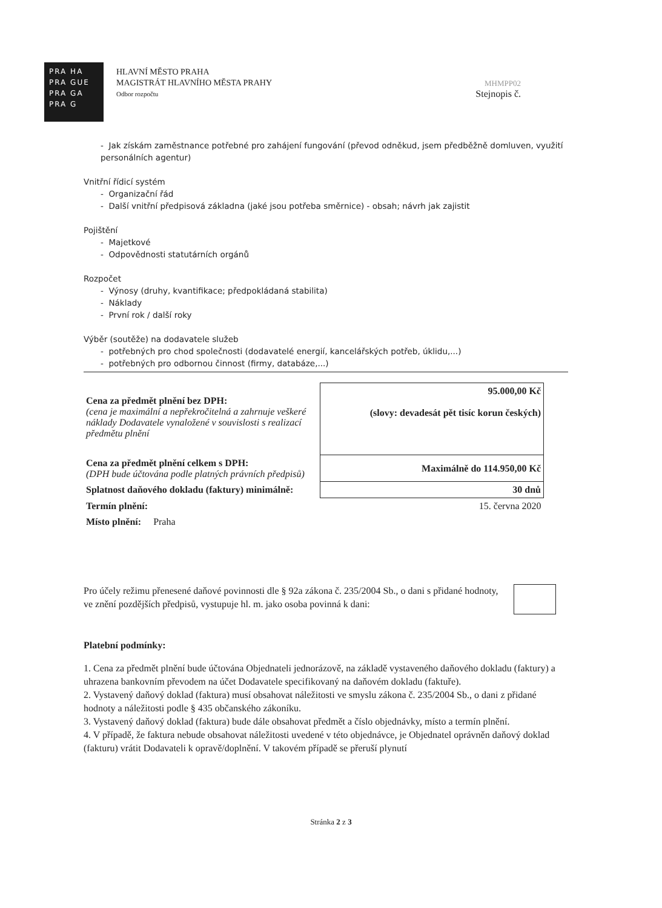PRA HA
PRA GUE
PRA GA
PRA G
HLAVNÍ MĚSTO PRAHA
MAGISTRÁT HLAVNÍHO MĚSTA PRAHY
Odbor rozpočtu
MHMPP02
Stejnopis č.
- Jak získám zaměstnance potřebné pro zahájení fungování (převod odněkud, jsem předběžně domluven, využití personálních agentur)
Vnitřní řídicí systém
- Organizační řád
- Další vnitřní předpisová základna (jaké jsou potřeba směrnice) - obsah; návrh jak zajistit
Pojištění
- Majetkové
- Odpovědnosti statutárních orgánů
Rozpočet
- Výnosy (druhy, kvantifikace; předpokládaná stabilita)
- Náklady
- První rok / další roky
Výběr (soutěže) na dodavatele služeb
- potřebných pro chod společnosti (dodavatelé energií, kancelářských potřeb, úklidu,...)
- potřebných pro odbornou činnost (firmy, databáze,...)
| Cena za předmět plnění bez DPH: (cena je maximální a nepřekročitelná a zahrnuje veškeré náklady Dodavatele vynaložené v souvislosti s realizací předmětu plnění | 95.000,00 Kč (slovy: devadesát pět tisíc korun českých) |
| Cena za předmět plnění celkem s DPH: (DPH bude účtována podle platných právních předpisů) | Maximálně do 114.950,00 Kč |
| Splatnost daňového dokladu (faktury) minimálně: | 30 dnů |
| Termín plnění: | 15. června 2020 |
| Místo plnění: Praha | |
Pro účely režimu přenesené daňové povinnosti dle § 92a zákona č. 235/2004 Sb., o dani s přidané hodnoty, ve znění pozdějších předpisů, vystupuje hl. m. jako osoba povinná k dani:
Platební podmínky:
1. Cena za předmět plnění bude účtována Objednateli jednorázově, na základě vystaveného daňového dokladu (faktury) a uhrazena bankovním převodem na účet Dodavatele specifikovaný na daňovém dokladu (faktuře).
2. Vystavený daňový doklad (faktura) musí obsahovat náležitosti ve smyslu zákona č. 235/2004 Sb., o dani z přidané hodnoty a náležitosti podle § 435 občanského zákoníku.
3. Vystavený daňový doklad (faktura) bude dále obsahovat předmět a číslo objednávky, místo a termín plnění.
4. V případě, že faktura nebude obsahovat náležitosti uvedené v této objednávce, je Objednatel oprávněn daňový doklad (fakturu) vrátit Dodavateli k opravě/doplnění. V takovém případě se přeruší plynutí
Stránka 2 z 3